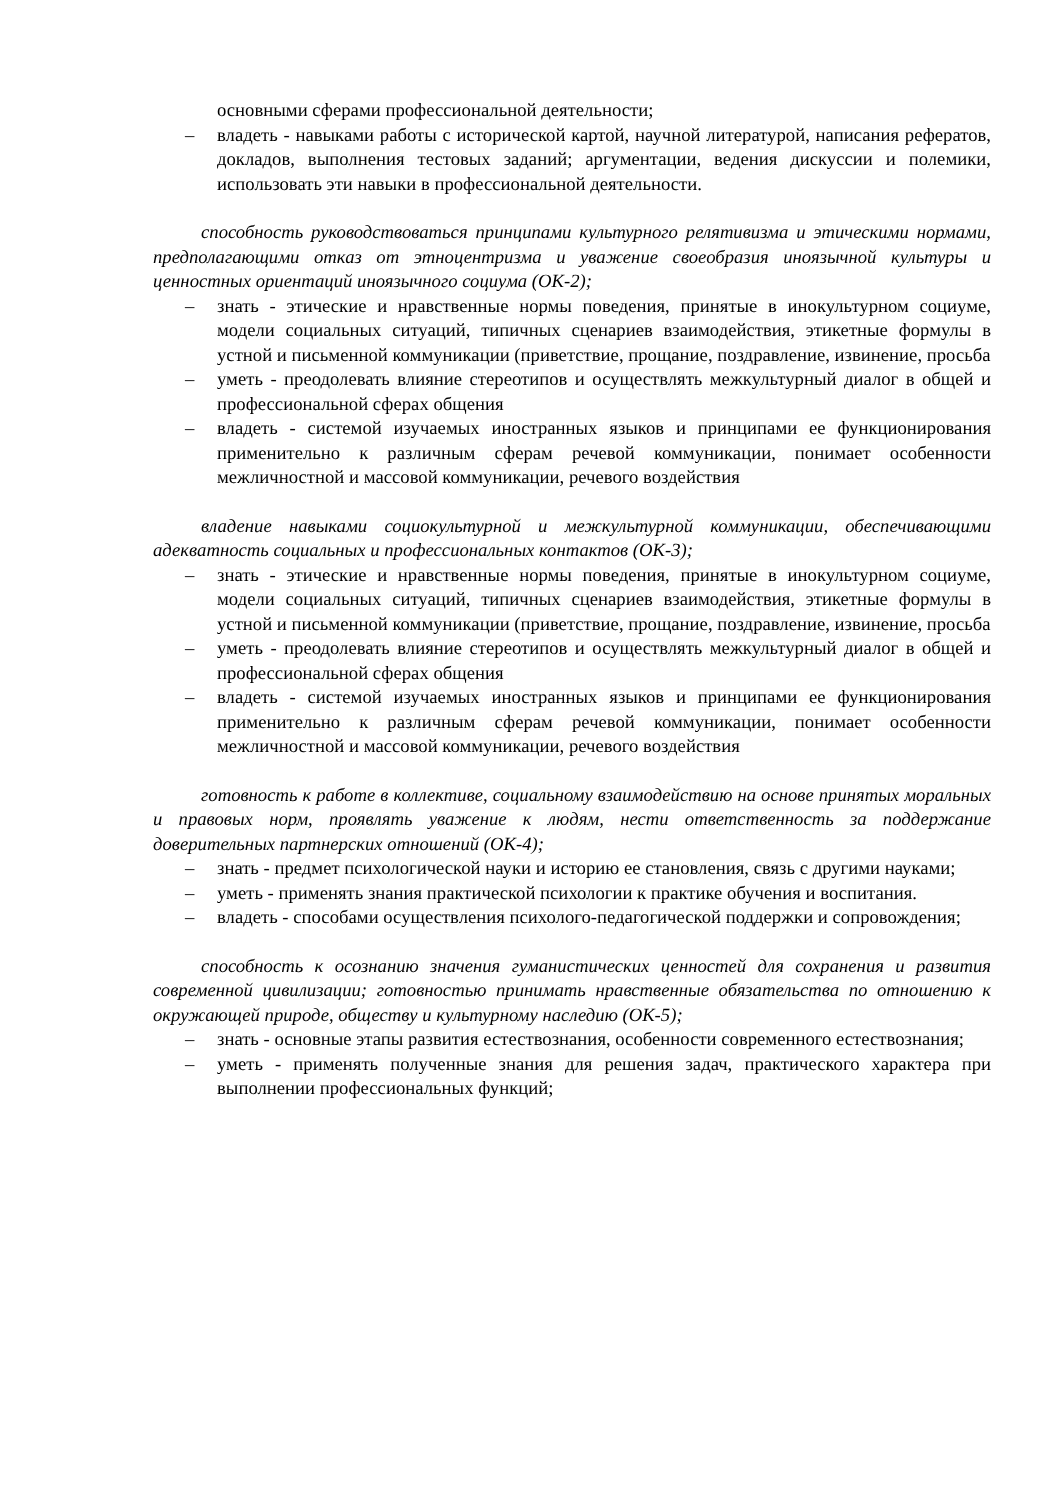основными сферами профессиональной деятельности;
– владеть - навыками работы с исторической картой, научной литературой, написания рефератов, докладов, выполнения тестовых заданий; аргументации, ведения дискуссии и полемики, использовать эти навыки в профессиональной деятельности.
способность руководствоваться принципами культурного релятивизма и этическими нормами, предполагающими отказ от этноцентризма и уважение своеобразия иноязычной культуры и ценностных ориентаций иноязычного социума (ОК-2);
– знать - этические и нравственные нормы поведения, принятые в инокультурном социуме, модели социальных ситуаций, типичных сценариев взаимодействия, этикетные формулы в устной и письменной коммуникации (приветствие, прощание, поздравление, извинение, просьба
– уметь - преодолевать влияние стереотипов и осуществлять межкультурный диалог в общей и профессиональной сферах общения
– владеть - системой изучаемых иностранных языков и принципами ее функционирования применительно к различным сферам речевой коммуникации, понимает особенности межличностной и массовой коммуникации, речевого воздействия
владение навыками социокультурной и межкультурной коммуникации, обеспечивающими адекватность социальных и профессиональных контактов (ОК-3);
– знать - этические и нравственные нормы поведения, принятые в инокультурном социуме, модели социальных ситуаций, типичных сценариев взаимодействия, этикетные формулы в устной и письменной коммуникации (приветствие, прощание, поздравление, извинение, просьба
– уметь - преодолевать влияние стереотипов и осуществлять межкультурный диалог в общей и профессиональной сферах общения
– владеть - системой изучаемых иностранных языков и принципами ее функционирования применительно к различным сферам речевой коммуникации, понимает особенности межличностной и массовой коммуникации, речевого воздействия
готовность к работе в коллективе, социальному взаимодействию на основе принятых моральных и правовых норм, проявлять уважение к людям, нести ответственность за поддержание доверительных партнерских отношений (ОК-4);
– знать - предмет психологической науки и историю ее становления, связь с другими науками;
– уметь - применять знания практической психологии к практике обучения и воспитания.
– владеть - способами осуществления психолого-педагогической поддержки и сопровождения;
способность к осознанию значения гуманистических ценностей для сохранения и развития современной цивилизации; готовностью принимать нравственные обязательства по отношению к окружающей природе, обществу и культурному наследию (ОК-5);
– знать - основные этапы развития естествознания, особенности современного естествознания;
– уметь - применять полученные знания для решения задач, практического характера при выполнении профессиональных функций;